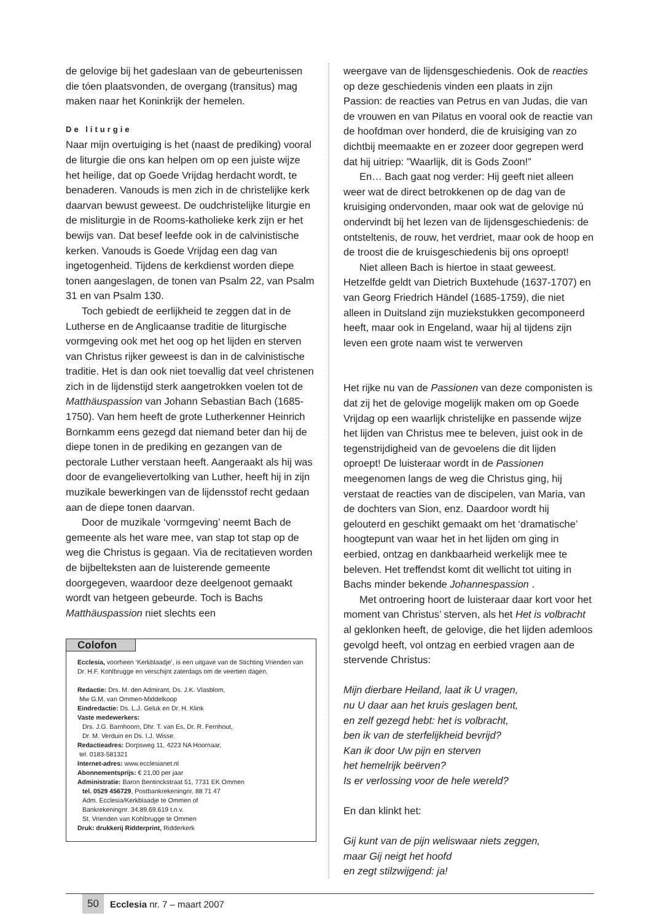de gelovige bij het gadeslaan van de gebeurtenissen die tóen plaatsvonden, de overgang (transitus) mag maken naar het Koninkrijk der hemelen.
De liturgie
Naar mijn overtuiging is het (naast de prediking) vooral de liturgie die ons kan helpen om op een juiste wijze het heilige, dat op Goede Vrijdag herdacht wordt, te benaderen. Vanouds is men zich in de christelijke kerk daarvan bewust geweest. De oudchristelijke liturgie en de misliturgie in de Rooms-katholieke kerk zijn er het bewijs van. Dat besef leefde ook in de calvinistische kerken. Vanouds is Goede Vrijdag een dag van ingetogenheid. Tijdens de kerkdienst worden diepe tonen aangeslagen, de tonen van Psalm 22, van Psalm 31 en van Psalm 130.
Toch gebiedt de eerlijkheid te zeggen dat in de Lutherse en de Anglicaanse traditie de liturgische vormgeving ook met het oog op het lijden en sterven van Christus rijker geweest is dan in de calvinistische traditie. Het is dan ook niet toevallig dat veel christenen zich in de lijdenstijd sterk aangetrokken voelen tot de Matthäuspassion van Johann Sebastian Bach (1685-1750). Van hem heeft de grote Lutherkenner Heinrich Bornkamm eens gezegd dat niemand beter dan hij de diepe tonen in de prediking en gezangen van de pectorale Luther verstaan heeft. Aangeraakt als hij was door de evangelievertolking van Luther, heeft hij in zijn muzikale bewerkingen van de lijdensstof recht gedaan aan de diepe tonen daarvan.
Door de muzikale ‘vormgeving’ neemt Bach de gemeente als het ware mee, van stap tot stap op de weg die Christus is gegaan. Via de recitatieven worden de bijbelteksten aan de luisterende gemeente doorgegeven, waardoor deze deelgenoot gemaakt wordt van hetgeen gebeurde. Toch is Bachs Matthäuspassion niet slechts een
Colofon
Ecclesia, voorheen ‘Kerkblaadje’, is een uitgave van de Stichting Vrienden van Dr. H.F. Kohlbrugge en verschijnt zaterdags om de veertien dagen.
Redactie: Drs. M. den Admirant, Ds. J.K. Vlasblom,
Mw G.M. van Ommen-Middelkoop
Eindredactie: Ds. L.J. Geluk en Dr. H. Klink
Vaste medewerkers:
Drs. J.G. Barnhoorn, Dhr. T. van Es, Dr. R. Fernhout,
Dr. M. Verduin en Ds. I.J. Wisse.
Redactieadres: Dorpsweg 11, 4223 NA Hoornaar,
tel. 0183-581321
Internet-adres: www.ecclesianet.nl
Abonnementsprijs: € 21,00 per jaar
Administratie: Baron Bentinckstraat 51, 7731 EK Ommen
tel. 0529 456729, Postbankrekeningnr. 88 71 47
Adm. Ecclesia/Kerkblaadje te Ommen of
Bankrekeningnr. 34.89.69.619 t.n.v.
St. Vrienden van Kohlbrugge te Ommen
Druk: drukkerij Ridderprint, Ridderkerk
weergave van de lijdensgeschiedenis. Ook de reacties op deze geschiedenis vinden een plaats in zijn Passion: de reacties van Petrus en van Judas, die van de vrouwen en van Pilatus en vooral ook de reactie van de hoofdman over honderd, die de kruisiging van zo dichtbij meemaakte en er zozeer door gegrepen werd dat hij uitriep: ”Waarlijk, dit is Gods Zoon!”
En… Bach gaat nog verder: Hij geeft niet alleen weer wat de direct betrokkenen op de dag van de kruisiging ondervonden, maar ook wat de gelovige nú ondervindt bij het lezen van de lijdensgeschiedenis: de ontsteltenis, de rouw, het verdriet, maar ook de hoop en de troost die de kruisgeschiedenis bij ons oproept!
Niet alleen Bach is hiertoe in staat geweest. Hetzelfde geldt van Dietrich Buxtehude (1637-1707) en van Georg Friedrich Händel (1685-1759), die niet alleen in Duitsland zijn muziekstukken gecomponeerd heeft, maar ook in Engeland, waar hij al tijdens zijn leven een grote naam wist te verwerven
Het rijke nu van de Passionen van deze componisten is dat zij het de gelovige mogelijk maken om op Goede Vrijdag op een waarlijk christelijke en passende wijze het lijden van Christus mee te beleven, juist ook in de tegenstrijdigheid van de gevoelens die dit lijden oproept! De luisteraar wordt in de Passionen meegenomen langs de weg die Christus ging, hij verstaat de reacties van de discipelen, van Maria, van de dochters van Sion, enz. Daardoor wordt hij gelouterd en geschikt gemaakt om het ‘dramatische’ hoogtepunt van waar het in het lijden om ging in eerbied, ontzag en dankbaarheid werkelijk mee te beleven. Het treffendst komt dit wellicht tot uiting in Bachs minder bekende Johannespassion .
Met ontroering hoort de luisteraar daar kort voor het moment van Christus’ sterven, als het Het is volbracht al geklonken heeft, de gelovige, die het lijden ademloos gevolgd heeft, vol ontzag en eerbied vragen aan de stervende Christus:
Mijn dierbare Heiland, laat ik U vragen,
nu U daar aan het kruis geslagen bent,
en zelf gezegd hebt: het is volbracht,
ben ik van de sterfelijkheid bevrijd?
Kan ik door Uw pijn en sterven
het hemelrijk beërven?
Is er verlossing voor de hele wereld?
En dan klinkt het:
Gij kunt van de pijn weliswaar niets zeggen,
maar Gij neigt het hoofd
en zegt stilzwijgend: ja!
50 Ecclesia nr. 7 – maart 2007